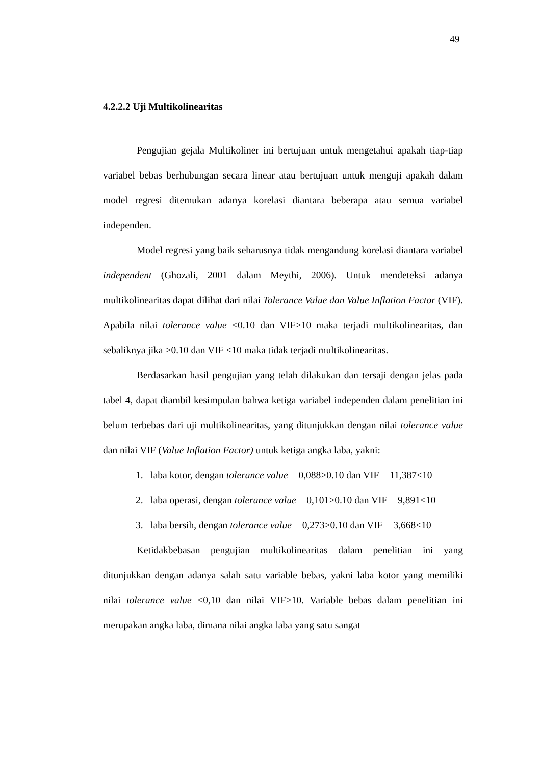49
4.2.2.2 Uji Multikolinearitas
Pengujian gejala Multikoliner ini bertujuan untuk mengetahui apakah tiap-tiap variabel bebas berhubungan secara linear atau bertujuan untuk menguji apakah dalam model regresi ditemukan adanya korelasi diantara beberapa atau semua variabel independen.
Model regresi yang baik seharusnya tidak mengandung korelasi diantara variabel independent (Ghozali, 2001 dalam Meythi, 2006). Untuk mendeteksi adanya multikolinearitas dapat dilihat dari nilai Tolerance Value dan Value Inflation Factor (VIF). Apabila nilai tolerance value <0.10 dan VIF>10 maka terjadi multikolinearitas, dan sebaliknya jika >0.10 dan VIF <10 maka tidak terjadi multikolinearitas.
Berdasarkan hasil pengujian yang telah dilakukan dan tersaji dengan jelas pada tabel 4, dapat diambil kesimpulan bahwa ketiga variabel independen dalam penelitian ini belum terbebas dari uji multikolinearitas, yang ditunjukkan dengan nilai tolerance value dan nilai VIF (Value Inflation Factor) untuk ketiga angka laba, yakni:
1. laba kotor, dengan tolerance value = 0,088>0.10 dan VIF = 11,387<10
2. laba operasi, dengan tolerance value = 0,101>0.10 dan VIF = 9,891<10
3. laba bersih, dengan tolerance value = 0,273>0.10 dan VIF = 3,668<10
Ketidakbebasan pengujian multikolinearitas dalam penelitian ini yang ditunjukkan dengan adanya salah satu variable bebas, yakni laba kotor yang memiliki nilai tolerance value <0,10 dan nilai VIF>10. Variable bebas dalam penelitian ini merupakan angka laba, dimana nilai angka laba yang satu sangat